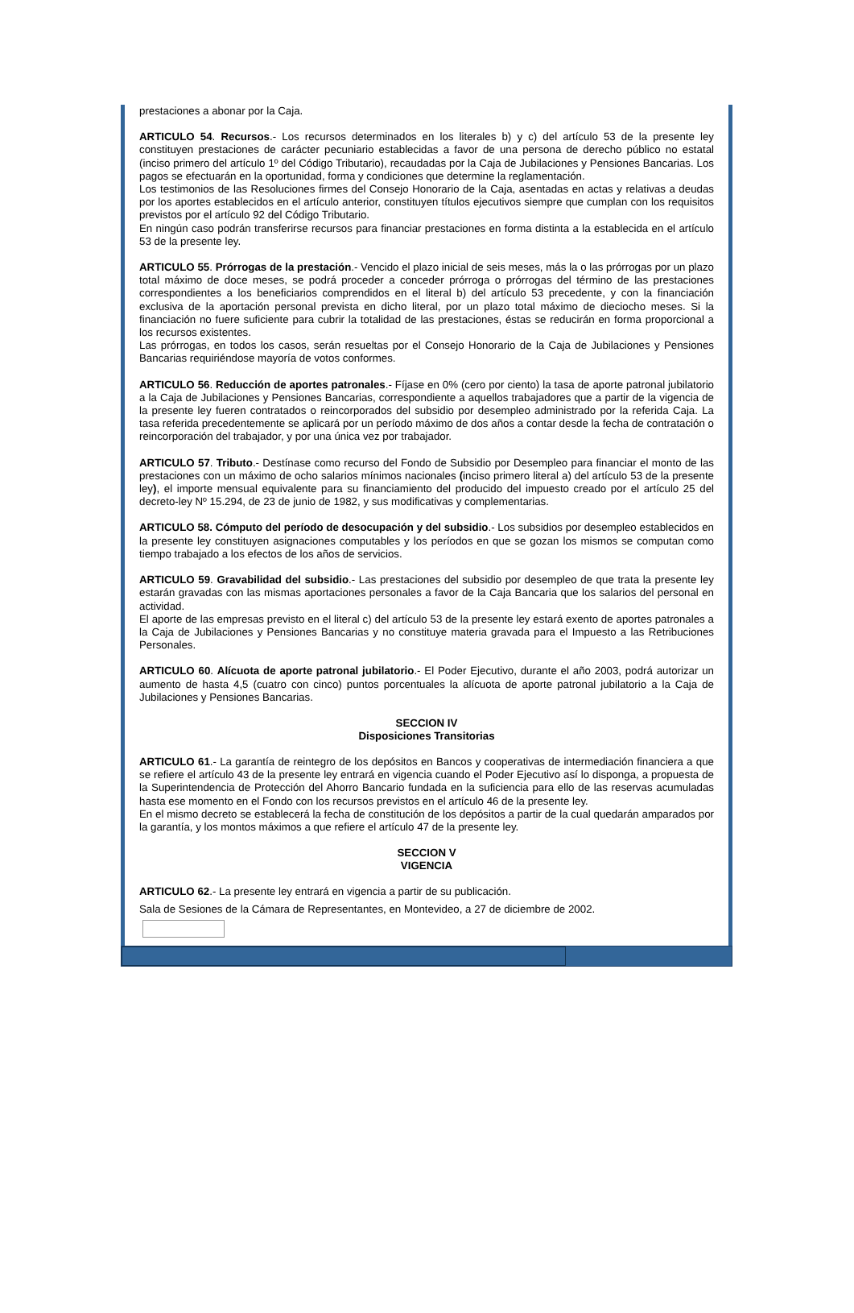prestaciones a abonar por la Caja.
ARTICULO 54. Recursos.- Los recursos determinados en los literales b) y c) del artículo 53 de la presente ley constituyen prestaciones de carácter pecuniario establecidas a favor de una persona de derecho público no estatal (inciso primero del artículo 1º del Código Tributario), recaudadas por la Caja de Jubilaciones y Pensiones Bancarias. Los pagos se efectuarán en la oportunidad, forma y condiciones que determine la reglamentación.
Los testimonios de las Resoluciones firmes del Consejo Honorario de la Caja, asentadas en actas y relativas a deudas por los aportes establecidos en el artículo anterior, constituyen títulos ejecutivos siempre que cumplan con los requisitos previstos por el artículo 92 del Código Tributario.
En ningún caso podrán transferirse recursos para financiar prestaciones en forma distinta a la establecida en el artículo 53 de la presente ley.
ARTICULO 55. Prórrogas de la prestación.- Vencido el plazo inicial de seis meses, más la o las prórrogas por un plazo total máximo de doce meses, se podrá proceder a conceder prórroga o prórrogas del término de las prestaciones correspondientes a los beneficiarios comprendidos en el literal b) del artículo 53 precedente, y con la financiación exclusiva de la aportación personal prevista en dicho literal, por un plazo total máximo de dieciocho meses. Si la financiación no fuere suficiente para cubrir la totalidad de las prestaciones, éstas se reducirán en forma proporcional a los recursos existentes.
Las prórrogas, en todos los casos, serán resueltas por el Consejo Honorario de la Caja de Jubilaciones y Pensiones Bancarias requiriéndose mayoría de votos conformes.
ARTICULO 56. Reducción de aportes patronales.- Fíjase en 0% (cero por ciento) la tasa de aporte patronal jubilatorio a la Caja de Jubilaciones y Pensiones Bancarias, correspondiente a aquellos trabajadores que a partir de la vigencia de la presente ley fueren contratados o reincorporados del subsidio por desempleo administrado por la referida Caja. La tasa referida precedentemente se aplicará por un período máximo de dos años a contar desde la fecha de contratación o reincorporación del trabajador, y por una única vez por trabajador.
ARTICULO 57. Tributo.- Destínase como recurso del Fondo de Subsidio por Desempleo para financiar el monto de las prestaciones con un máximo de ocho salarios mínimos nacionales (inciso primero literal a) del artículo 53 de la presente ley), el importe mensual equivalente para su financiamiento del producido del impuesto creado por el artículo 25 del decreto-ley Nº 15.294, de 23 de junio de 1982, y sus modificativas y complementarias.
ARTICULO 58. Cómputo del período de desocupación y del subsidio.- Los subsidios por desempleo establecidos en la presente ley constituyen asignaciones computables y los períodos en que se gozan los mismos se computan como tiempo trabajado a los efectos de los años de servicios.
ARTICULO 59. Gravabilidad del subsidio.- Las prestaciones del subsidio por desempleo de que trata la presente ley estarán gravadas con las mismas aportaciones personales a favor de la Caja Bancaria que los salarios del personal en actividad.
El aporte de las empresas previsto en el literal c) del artículo 53 de la presente ley estará exento de aportes patronales a la Caja de Jubilaciones y Pensiones Bancarias y no constituye materia gravada para el Impuesto a las Retribuciones Personales.
ARTICULO 60. Alícuota de aporte patronal jubilatorio.- El Poder Ejecutivo, durante el año 2003, podrá autorizar un aumento de hasta 4,5 (cuatro con cinco) puntos porcentuales la alícuota de aporte patronal jubilatorio a la Caja de Jubilaciones y Pensiones Bancarias.
SECCION IV
Disposiciones Transitorias
ARTICULO 61.- La garantía de reintegro de los depósitos en Bancos y cooperativas de intermediación financiera a que se refiere el artículo 43 de la presente ley entrará en vigencia cuando el Poder Ejecutivo así lo disponga, a propuesta de la Superintendencia de Protección del Ahorro Bancario fundada en la suficiencia para ello de las reservas acumuladas hasta ese momento en el Fondo con los recursos previstos en el artículo 46 de la presente ley.
En el mismo decreto se establecerá la fecha de constitución de los depósitos a partir de la cual quedarán amparados por la garantía, y los montos máximos a que refiere el artículo 47 de la presente ley.
SECCION V
VIGENCIA
ARTICULO 62.- La presente ley entrará en vigencia a partir de su publicación.
Sala de Sesiones de la Cámara de Representantes, en Montevideo, a 27 de diciembre de 2002.